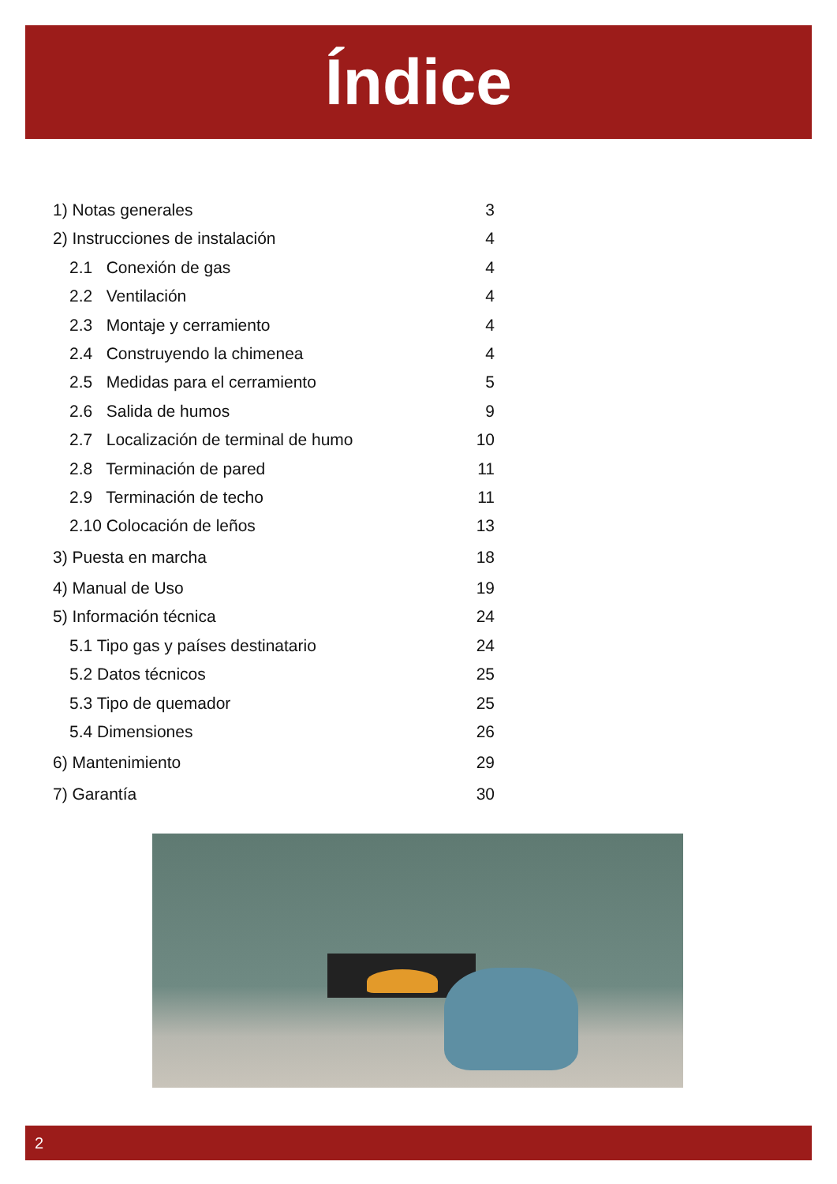Índice
1) Notas generales 3
2) Instrucciones de instalación 4
2.1 Conexión de gas 4
2.2 Ventilación 4
2.3 Montaje y cerramiento 4
2.4 Construyendo la chimenea 4
2.5 Medidas para el cerramiento 5
2.6 Salida de humos 9
2.7 Localización de terminal de humo 10
2.8 Terminación de pared 11
2.9 Terminación de techo 11
2.10 Colocación de leños 13
3) Puesta en marcha 18
4) Manual de Uso 19
5) Información técnica 24
5.1 Tipo gas y países destinatario 24
5.2 Datos técnicos 25
5.3 Tipo de quemador 25
5.4 Dimensiones 26
6) Mantenimiento 29
7) Garantía 30
2